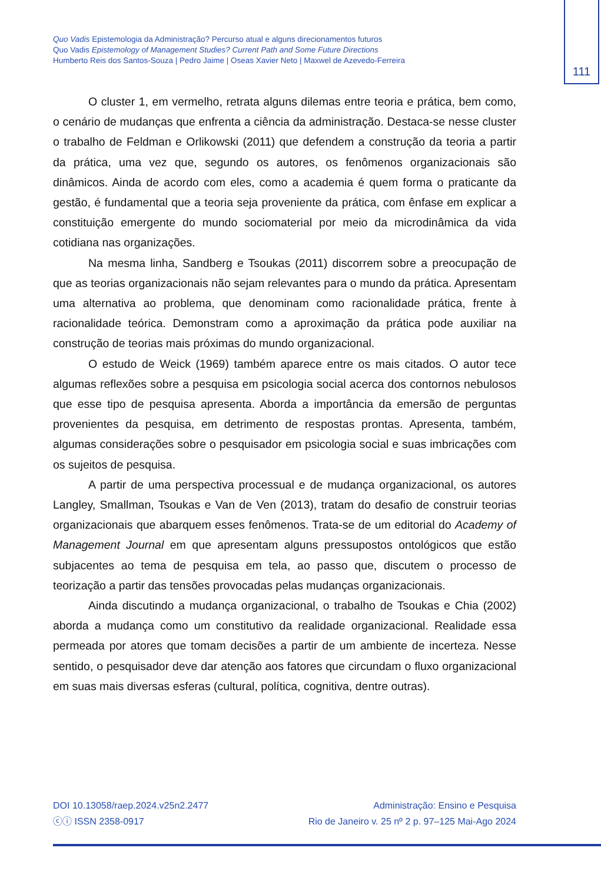111
Quo Vadis Epistemologia da Administração? Percurso atual e alguns direcionamentos futuros
Quo Vadis Epistemology of Management Studies? Current Path and Some Future Directions
Humberto Reis dos Santos-Souza | Pedro Jaime | Oseas Xavier Neto | Maxwel de Azevedo-Ferreira
O cluster 1, em vermelho, retrata alguns dilemas entre teoria e prática, bem como, o cenário de mudanças que enfrenta a ciência da administração. Destaca-se nesse cluster o trabalho de Feldman e Orlikowski (2011) que defendem a construção da teoria a partir da prática, uma vez que, segundo os autores, os fenômenos organizacionais são dinâmicos. Ainda de acordo com eles, como a academia é quem forma o praticante da gestão, é fundamental que a teoria seja proveniente da prática, com ênfase em explicar a constituição emergente do mundo sociomaterial por meio da microdinâmica da vida cotidiana nas organizações.
Na mesma linha, Sandberg e Tsoukas (2011) discorrem sobre a preocupação de que as teorias organizacionais não sejam relevantes para o mundo da prática. Apresentam uma alternativa ao problema, que denominam como racionalidade prática, frente à racionalidade teórica. Demonstram como a aproximação da prática pode auxiliar na construção de teorias mais próximas do mundo organizacional.
O estudo de Weick (1969) também aparece entre os mais citados. O autor tece algumas reflexões sobre a pesquisa em psicologia social acerca dos contornos nebulosos que esse tipo de pesquisa apresenta. Aborda a importância da emersão de perguntas provenientes da pesquisa, em detrimento de respostas prontas. Apresenta, também, algumas considerações sobre o pesquisador em psicologia social e suas imbricações com os sujeitos de pesquisa.
A partir de uma perspectiva processual e de mudança organizacional, os autores Langley, Smallman, Tsoukas e Van de Ven (2013), tratam do desafio de construir teorias organizacionais que abarquem esses fenômenos. Trata-se de um editorial do Academy of Management Journal em que apresentam alguns pressupostos ontológicos que estão subjacentes ao tema de pesquisa em tela, ao passo que, discutem o processo de teorização a partir das tensões provocadas pelas mudanças organizacionais.
Ainda discutindo a mudança organizacional, o trabalho de Tsoukas e Chia (2002) aborda a mudança como um constitutivo da realidade organizacional. Realidade essa permeada por atores que tomam decisões a partir de um ambiente de incerteza. Nesse sentido, o pesquisador deve dar atenção aos fatores que circundam o fluxo organizacional em suas mais diversas esferas (cultural, política, cognitiva, dentre outras).
DOI 10.13058/raep.2024.v25n2.2477
ⓒⓘ ISSN 2358-0917
Administração: Ensino e Pesquisa
Rio de Janeiro v. 25 nº 2 p. 97–125 Mai-Ago 2024